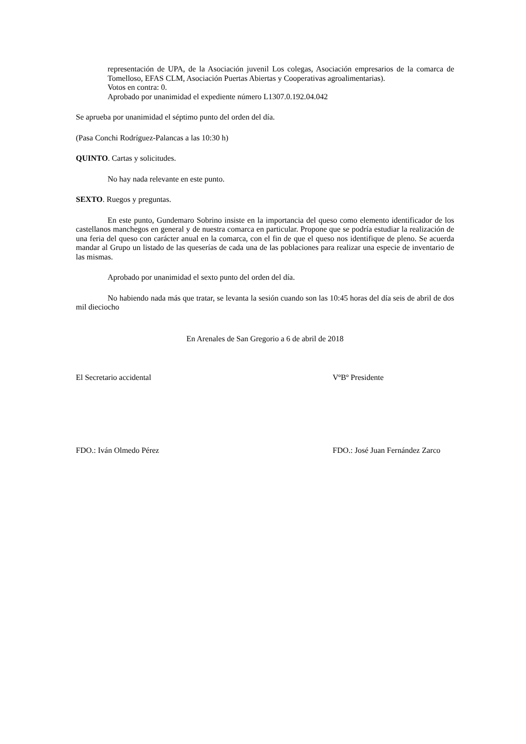representación de UPA, de la Asociación juvenil Los colegas, Asociación empresarios de la comarca de Tomelloso, EFAS CLM, Asociación Puertas Abiertas y Cooperativas agroalimentarias).
Votos en contra: 0.
Aprobado por unanimidad el expediente número L1307.0.192.04.042
Se aprueba por unanimidad el séptimo punto del orden del día.
(Pasa Conchi Rodríguez-Palancas a las 10:30 h)
QUINTO. Cartas y solicitudes.
No hay nada relevante en este punto.
SEXTO. Ruegos y preguntas.
En este punto, Gundemaro Sobrino insiste en la importancia del queso como elemento identificador de los castellanos manchegos en general y de nuestra comarca en particular. Propone que se podría estudiar la realización de una feria del queso con carácter anual en la comarca, con el fin de que el queso nos identifique de pleno. Se acuerda mandar al Grupo un listado de las queserías de cada una de las poblaciones para realizar una especie de inventario de las mismas.
Aprobado por unanimidad el sexto punto del orden del día.
No habiendo nada más que tratar, se levanta la sesión cuando son las 10:45 horas del día seis de abril de dos mil dieciocho
En Arenales de San Gregorio a 6 de abril de 2018
El Secretario accidental VºBº Presidente
FDO.: Iván Olmedo Pérez FDO.: José Juan Fernández Zarco